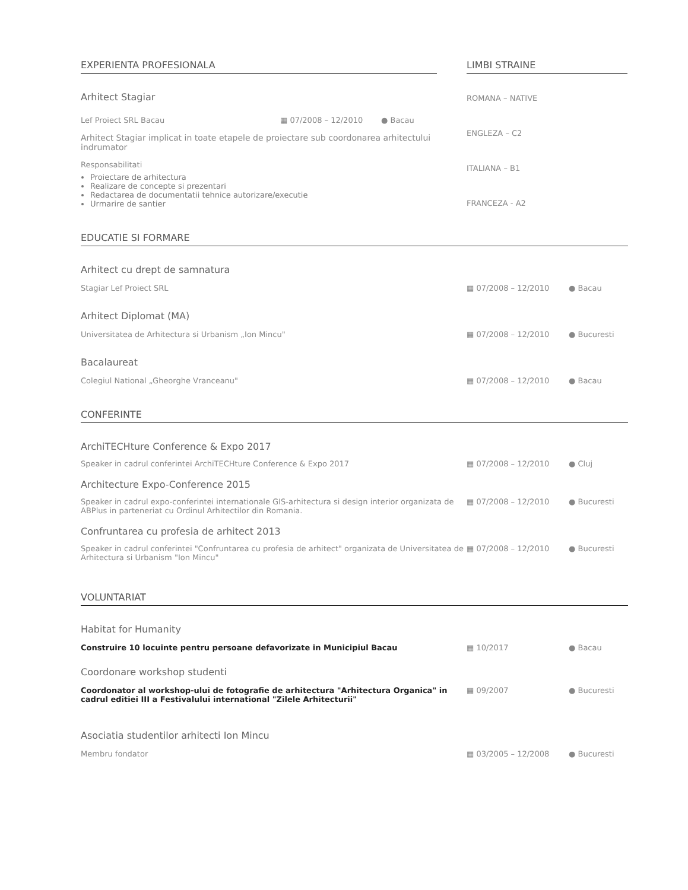EXPERIENTA PROFESIONALA
Arhitect Stagiar
Lef Proiect SRL Bacau ▦ 07/2008 – 12/2010 ● Bacau
Arhitect Stagiar implicat in toate etapele de proiectare sub coordonarea arhitectului indrumator
Responsabilitati
Proiectare de arhitectura
Realizare de concepte si prezentari
Redactarea de documentatii tehnice autorizare/executie
Urmarire de santier
LIMBI STRAINE
ROMANA – NATIVE
ENGLEZA – C2
ITALIANA – B1
FRANCEZA - A2
EDUCATIE SI FORMARE
Arhitect cu drept de samnatura
Stagiar Lef Proiect SRL ▦ 07/2008 – 12/2010 ● Bacau
Arhitect Diplomat (MA)
Universitatea de Arhitectura si Urbanism „Ion Mincu" ▦ 07/2008 – 12/2010 ● Bucuresti
Bacalaureat
Colegiul National „Gheorghe Vranceanu" ▦ 07/2008 – 12/2010 ● Bacau
CONFERINTE
ArchiTECHture Conference & Expo 2017
Speaker in cadrul conferintei ArchiTECHture Conference & Expo 2017 ▦ 07/2008 – 12/2010 ● Cluj
Architecture Expo-Conference 2015
Speaker in cadrul expo-conferintei internationale GIS-arhitectura si design interior organizata de ABPlus in parteneriat cu Ordinul Arhitectilor din Romania. ▦ 07/2008 – 12/2010 ● Bucuresti
Confruntarea cu profesia de arhitect 2013
Speaker in cadrul conferintei "Confruntarea cu profesia de arhitect" organizata de Universitatea de Arhitectura si Urbanism "Ion Mincu" ▦ 07/2008 – 12/2010 ● Bucuresti
VOLUNTARIAT
Habitat for Humanity
Construire 10 locuinte pentru persoane defavorizate in Municipiul Bacau ▦ 10/2017 ● Bacau
Coordonare workshop studenti
Coordonator al workshop-ului de fotografie de arhitectura "Arhitectura Organica" in cadrul editiei III a Festivalului international "Zilele Arhitecturii" ▦ 09/2007 ● Bucuresti
Asociatia studentilor arhitecti Ion Mincu
Membru fondator ▦ 03/2005 – 12/2008 ● Bucuresti